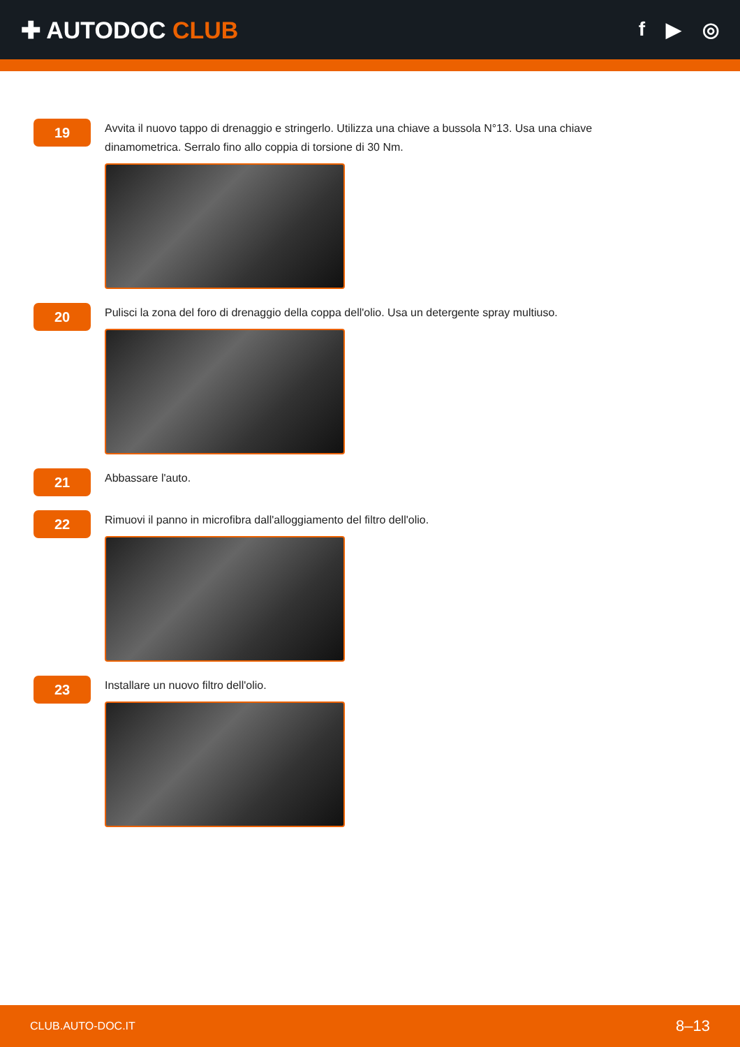✚ AUTODOC CLUB
f ▶ ◎
19
Avvita il nuovo tappo di drenaggio e stringerlo. Utilizza una chiave a bussola N°13. Usa una chiave dinamometrica. Serralo fino allo coppia di torsione di 30 Nm.
20
Pulisci la zona del foro di drenaggio della coppa dell'olio. Usa un detergente spray multiuso.
21
Abbassare l'auto.
22
Rimuovi il panno in microfibra dall'alloggiamento del filtro dell'olio.
23
Installare un nuovo filtro dell'olio.
CLUB.AUTO-DOC.IT 8–13